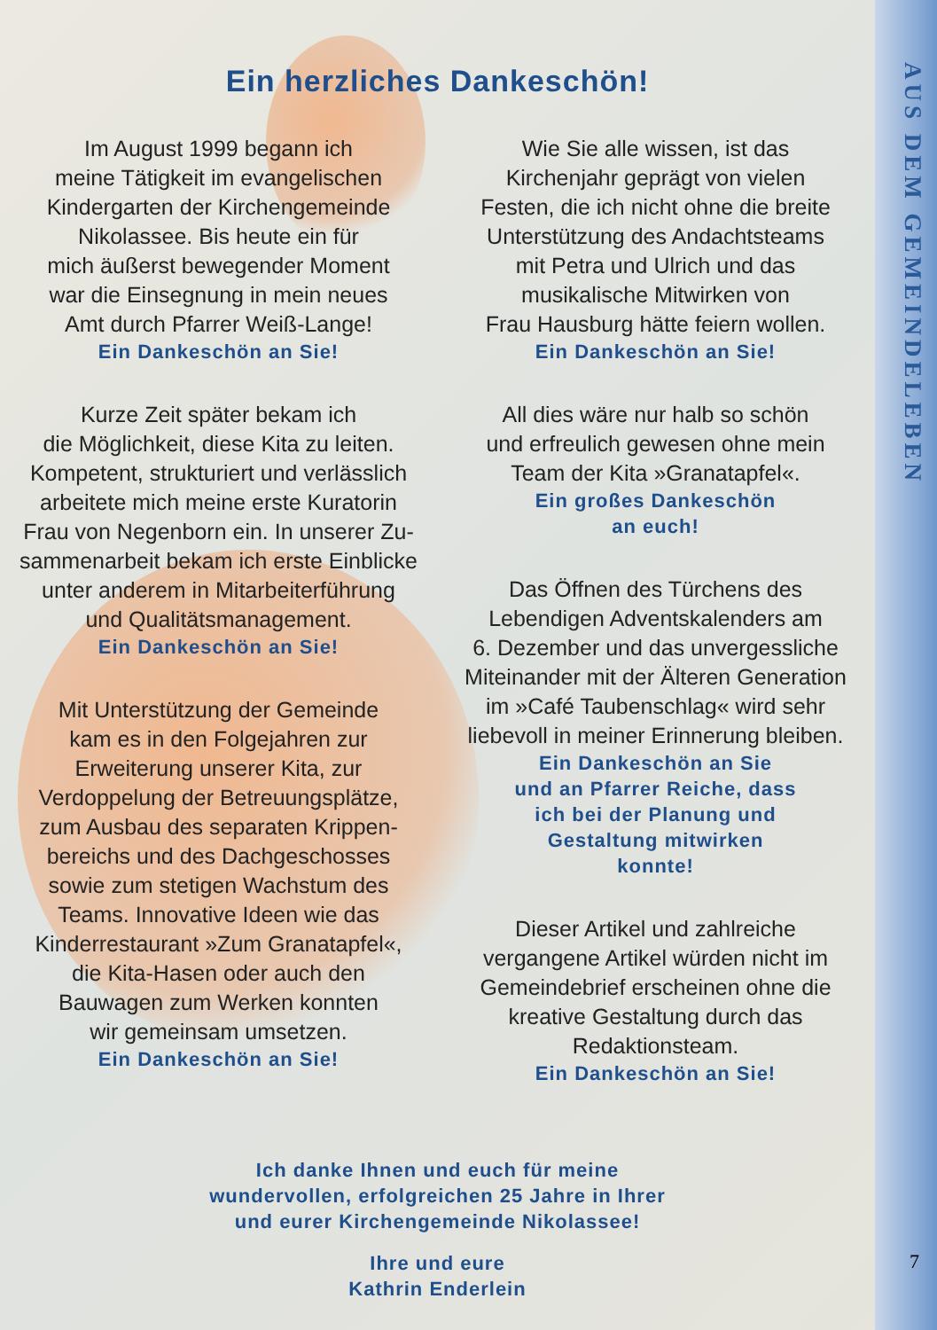AUS DEM GEMEINDELEBEN
7
Ein herzliches Dankeschön!
Im August 1999 begann ich
meine Tätigkeit im evangelischen
Kindergarten der Kirchengemeinde
Nikolassee. Bis heute ein für
mich äußerst bewegender Moment
war die Einsegnung in mein neues
Amt durch Pfarrer Weiß-Lange!
Ein Dankeschön an Sie!
Kurze Zeit später bekam ich
die Möglichkeit, diese Kita zu leiten.
Kompetent, strukturiert und verlässlich
arbeitete mich meine erste Kuratorin
Frau von Negenborn ein. In unserer Zu-
sammenarbeit bekam ich erste Einblicke
unter anderem in Mitarbeiterführung
und Qualitätsmanagement.
Ein Dankeschön an Sie!
Mit Unterstützung der Gemeinde
kam es in den Folgejahren zur
Erweiterung unserer Kita, zur
Verdoppelung der Betreuungsplätze,
zum Ausbau des separaten Krippen-
bereichs und des Dachgeschosses
sowie zum stetigen Wachstum des
Teams. Innovative Ideen wie das
Kinderrestaurant »Zum Granatapfel«,
die Kita-Hasen oder auch den
Bauwagen zum Werken konnten
wir gemeinsam umsetzen.
Ein Dankeschön an Sie!
Wie Sie alle wissen, ist das
Kirchenjahr geprägt von vielen
Festen, die ich nicht ohne die breite
Unterstützung des Andachtsteams
mit Petra und Ulrich und das
musikalische Mitwirken von
Frau Hausburg hätte feiern wollen.
Ein Dankeschön an Sie!
All dies wäre nur halb so schön
und erfreulich gewesen ohne mein
Team der Kita »Granatapfel«.
Ein großes Dankeschön
an euch!
Das Öffnen des Türchens des
Lebendigen Adventskalenders am
6. Dezember und das unvergessliche
Miteinander mit der Älteren Generation
im »Café Taubenschlag« wird sehr
liebevoll in meiner Erinnerung bleiben.
Ein Dankeschön an Sie
und an Pfarrer Reiche, dass
ich bei der Planung und
Gestaltung mitwirken
konnte!
Dieser Artikel und zahlreiche
vergangene Artikel würden nicht im
Gemeindebrief erscheinen ohne die
kreative Gestaltung durch das
Redaktionsteam.
Ein Dankeschön an Sie!
Ich danke Ihnen und euch für meine
wundervollen, erfolgreichen 25 Jahre in Ihrer
und eurer Kirchengemeinde Nikolassee!
Ihre und eure
Kathrin Enderlein